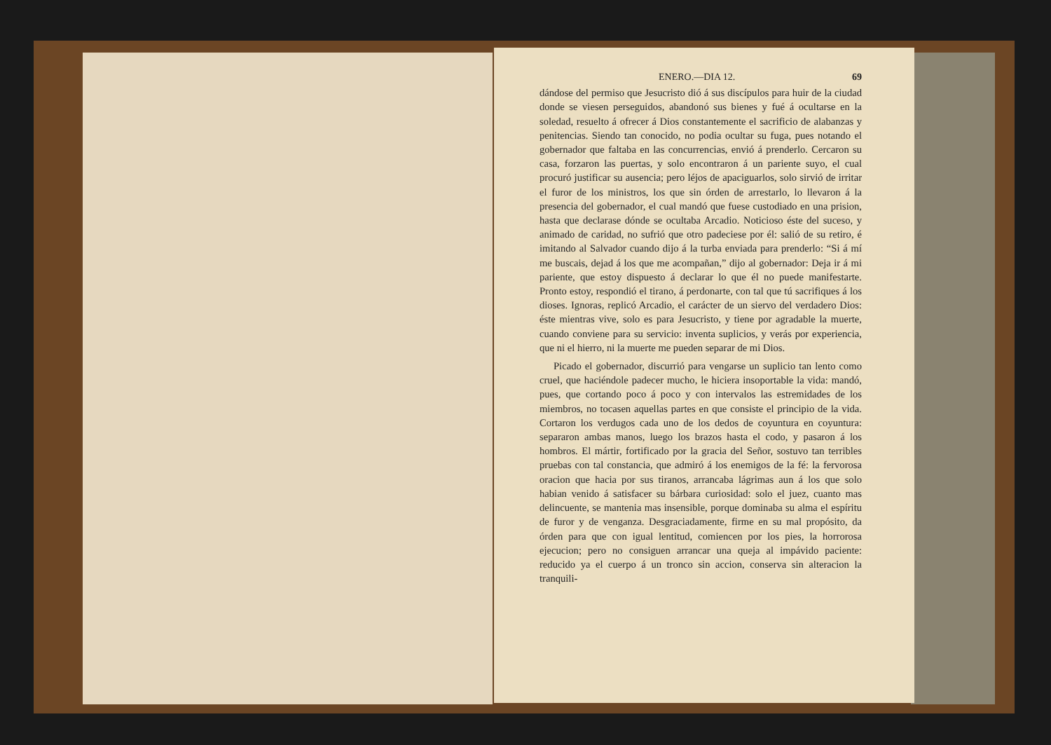ENERO.—DIA 12. 69
dándose del permiso que Jesucristo dió á sus discípulos para huir de la ciudad donde se viesen perseguidos, abandonó sus bienes y fué á ocultarse en la soledad, resuelto á ofrecer á Dios constantemente el sacrificio de alabanzas y penitencias. Siendo tan conocido, no podia ocultar su fuga, pues notando el gobernador que faltaba en las concurrencias, envió á prenderlo. Cercaron su casa, forzaron las puertas, y solo encontraron á un pariente suyo, el cual procuró justificar su ausencia; pero léjos de apaciguarlos, solo sirvió de irritar el furor de los ministros, los que sin órden de arrestarlo, lo llevaron á la presencia del gobernador, el cual mandó que fuese custodiado en una prision, hasta que declarase dónde se ocultaba Arcadio. Noticioso éste del suceso, y animado de caridad, no sufrió que otro padeciese por él: salió de su retiro, é imitando al Salvador cuando dijo á la turba enviada para prenderlo: “Si á mí me buscais, dejad á los que me acompañan,” dijo al gobernador: Deja ir á mi pariente, que estoy dispuesto á declarar lo que él no puede manifestarte. Pronto estoy, respondió el tirano, á perdonarte, con tal que tú sacrifiques á los dioses. Ignoras, replicó Arcadio, el carácter de un siervo del verdadero Dios: éste mientras vive, solo es para Jesucristo, y tiene por agradable la muerte, cuando conviene para su servicio: inventa suplicios, y verás por experiencia, que ni el hierro, ni la muerte me pueden separar de mi Dios.
Picado el gobernador, discurrió para vengarse un suplicio tan lento como cruel, que haciéndole padecer mucho, le hiciera insoportable la vida: mandó, pues, que cortando poco á poco y con intervalos las estremidades de los miembros, no tocasen aquellas partes en que consiste el principio de la vida. Cortaron los verdugos cada uno de los dedos de coyuntura en coyuntura: separaron ambas manos, luego los brazos hasta el codo, y pasaron á los hombros. El mártir, fortificado por la gracia del Señor, sostuvo tan terribles pruebas con tal constancia, que admiró á los enemigos de la fé: la fervorosa oracion que hacia por sus tiranos, arrancaba lágrimas aun á los que solo habian venido á satisfacer su bárbara curiosidad: solo el juez, cuanto mas delincuente, se mantenia mas insensible, porque dominaba su alma el espíritu de furor y de venganza. Desgraciadamente, firme en su mal propósito, da órden para que con igual lentitud, comiencen por los pies, la horrorosa ejecucion; pero no consiguen arrancar una queja al impávido paciente: reducido ya el cuerpo á un tronco sin accion, conserva sin alteracion la tranquili-